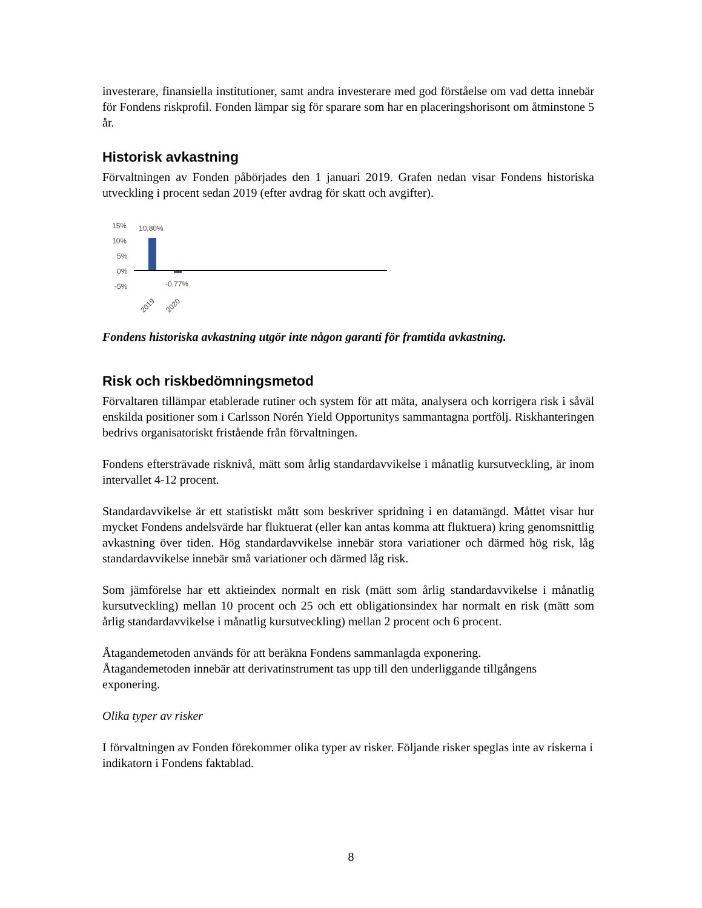investerare, finansiella institutioner, samt andra investerare med god förståelse om vad detta innebär för Fondens riskprofil. Fonden lämpar sig för sparare som har en placeringshorisont om åtminstone 5 år.
Historisk avkastning
Förvaltningen av Fonden påbörjades den 1 januari 2019. Grafen nedan visar Fondens historiska utveckling i procent sedan 2019 (efter avdrag för skatt och avgifter).
15%
10%
5%
0%
-5%
10,80%
-0,77%
2019
2020
Fondens historiska avkastning utgör inte någon garanti för framtida avkastning.
Risk och riskbedömningsmetod
Förvaltaren tillämpar etablerade rutiner och system för att mäta, analysera och korrigera risk i såväl enskilda positioner som i Carlsson Norén Yield Opportunitys sammantagna portfölj. Riskhanteringen bedrivs organisatoriskt fristående från förvaltningen.
Fondens eftersträvade risknivå, mätt som årlig standardavvikelse i månatlig kursutveckling, är inom intervallet 4-12 procent.
Standardavvikelse är ett statistiskt mått som beskriver spridning i en datamängd. Måttet visar hur mycket Fondens andelsvärde har fluktuerat (eller kan antas komma att fluktuera) kring genomsnittlig avkastning över tiden. Hög standardavvikelse innebär stora variationer och därmed hög risk, låg standardavvikelse innebär små variationer och därmed låg risk.
Som jämförelse har ett aktieindex normalt en risk (mätt som årlig standardavvikelse i månatlig kursutveckling) mellan 10 procent och 25 och ett obligationsindex har normalt en risk (mätt som årlig standardavvikelse i månatlig kursutveckling) mellan 2 procent och 6 procent.
Åtagandemetoden används för att beräkna Fondens sammanlagda exponering.
Åtagandemetoden innebär att derivatinstrument tas upp till den underliggande tillgångens exponering.
Olika typer av risker
I förvaltningen av Fonden förekommer olika typer av risker. Följande risker speglas inte av riskerna i indikatorn i Fondens faktablad.
8